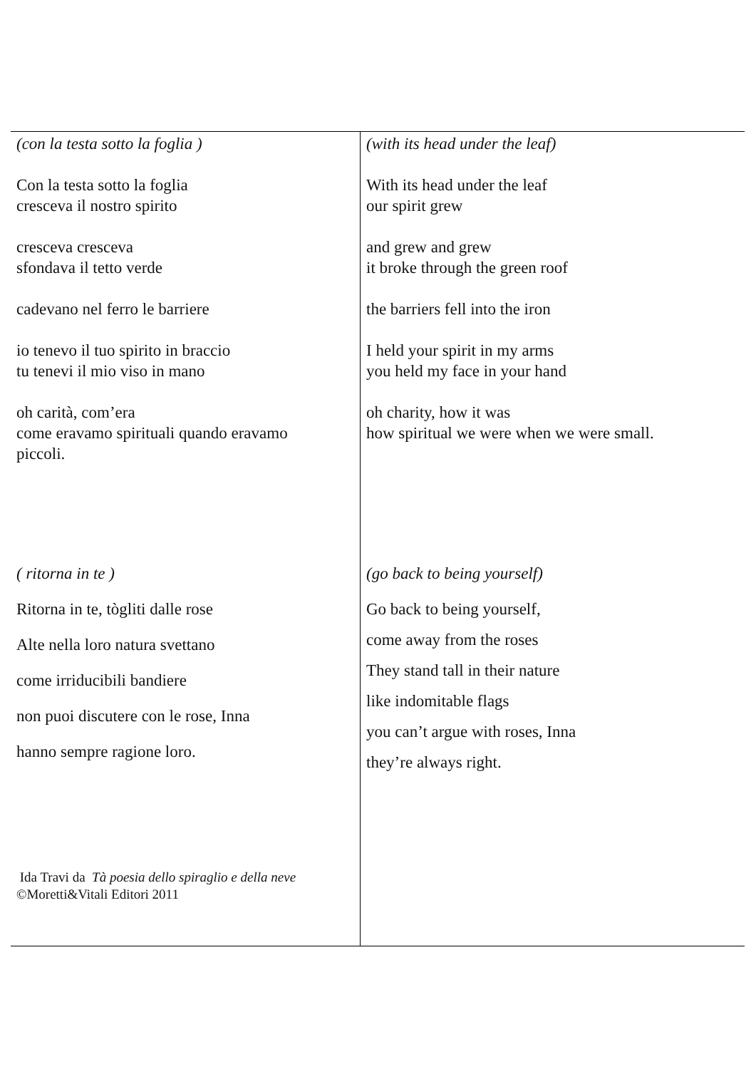| (con la testa sotto la foglia ) Con la testa sotto la foglia cresceva il nostro spirito cresceva cresceva sfondava il tetto verde cadevano nel ferro le barriere io tenevo il tuo spirito in braccio tu tenevi il mio viso in mano oh carità, com’era come eravamo spirituali quando eravamo piccoli. | (with its head under the leaf) With its head under the leaf our spirit grew and grew and grew it broke through the green roof the barriers fell into the iron I held your spirit in my arms you held my face in your hand oh charity, how it was how spiritual we were when we were small. |
| ( ritorna in te ) Ritorna in te, tògliti dalle rose Alte nella loro natura svettano come irriducibili bandiere non puoi discutere con le rose, Inna hanno sempre ragione loro. Ida Travi da Tà poesia dello spiraglio e della neve ©Moretti&Vitali Editori 2011 | (go back to being yourself) Go back to being yourself, come away from the roses They stand tall in their nature like indomitable flags you can’t argue with roses, Inna they’re always right. |